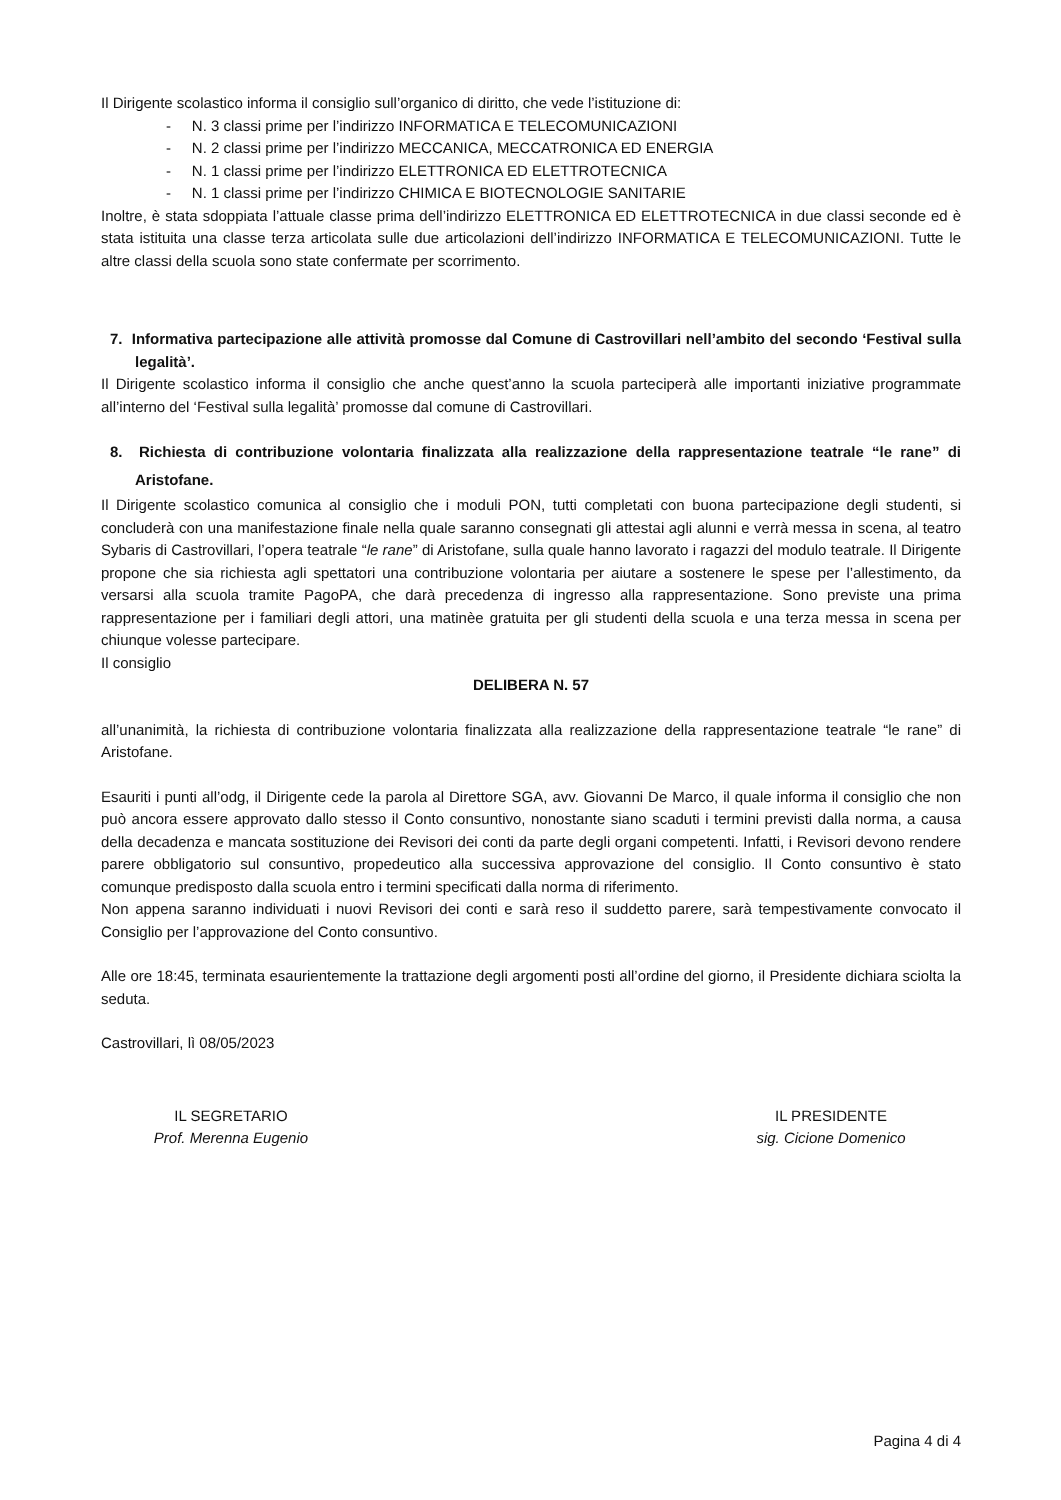Il Dirigente scolastico informa il consiglio sull’organico di diritto, che vede l’istituzione di:
- N. 3 classi prime per l’indirizzo INFORMATICA E TELECOMUNICAZIONI
- N. 2 classi prime per l’indirizzo MECCANICA, MECCATRONICA ED ENERGIA
- N. 1 classi prime per l’indirizzo ELETTRONICA ED ELETTROTECNICA
- N. 1 classi prime per l’indirizzo CHIMICA E BIOTECNOLOGIE SANITARIE
Inoltre, è stata sdoppiata l’attuale classe prima dell’indirizzo ELETTRONICA ED ELETTROTECNICA in due classi seconde ed è stata istituita una classe terza articolata sulle due articolazioni dell’indirizzo INFORMATICA E TELECOMUNICAZIONI. Tutte le altre classi della scuola sono state confermate per scorrimento.
7. Informativa partecipazione alle attività promosse dal Comune di Castrovillari nell’ambito del secondo ‘Festival sulla legalità’.
Il Dirigente scolastico informa il consiglio che anche quest’anno la scuola parteciperà alle importanti iniziative programmate all’interno del ‘Festival sulla legalità’ promosse dal comune di Castrovillari.
8. Richiesta di contribuzione volontaria finalizzata alla realizzazione della rappresentazione teatrale “le rane” di Aristofane.
Il Dirigente scolastico comunica al consiglio che i moduli PON, tutti completati con buona partecipazione degli studenti, si concluderà con una manifestazione finale nella quale saranno consegnati gli attestai agli alunni e verrà messa in scena, al teatro Sybaris di Castrovillari, l’opera teatrale “le rane” di Aristofane, sulla quale hanno lavorato i ragazzi del modulo teatrale. Il Dirigente propone che sia richiesta agli spettatori una contribuzione volontaria per aiutare a sostenere le spese per l’allestimento, da versarsi alla scuola tramite PagoPA, che darà precedenza di ingresso alla rappresentazione. Sono previste una prima rappresentazione per i familiari degli attori, una matinèe gratuita per gli studenti della scuola e una terza messa in scena per chiunque volesse partecipare.
Il consiglio
DELIBERA N. 57
all’unanimità, la richiesta di contribuzione volontaria finalizzata alla realizzazione della rappresentazione teatrale “le rane” di Aristofane.
Esauriti i punti all’odg, il Dirigente cede la parola al Direttore SGA, avv. Giovanni De Marco, il quale informa il consiglio che non può ancora essere approvato dallo stesso il Conto consuntivo, nonostante siano scaduti i termini previsti dalla norma, a causa della decadenza e mancata sostituzione dei Revisori dei conti da parte degli organi competenti. Infatti, i Revisori devono rendere parere obbligatorio sul consuntivo, propedeutico alla successiva approvazione del consiglio. Il Conto consuntivo è stato comunque predisposto dalla scuola entro i termini specificati dalla norma di riferimento.
Non appena saranno individuati i nuovi Revisori dei conti e sarà reso il suddetto parere, sarà tempestivamente convocato il Consiglio per l’approvazione del Conto consuntivo.
Alle ore 18:45, terminata esaurientemente la trattazione degli argomenti posti all’ordine del giorno, il Presidente dichiara sciolta la seduta.
Castrovillari, lì 08/05/2023
IL SEGRETARIO
Prof. Merenna Eugenio
IL PRESIDENTE
sig. Cicione Domenico
Pagina 4 di 4